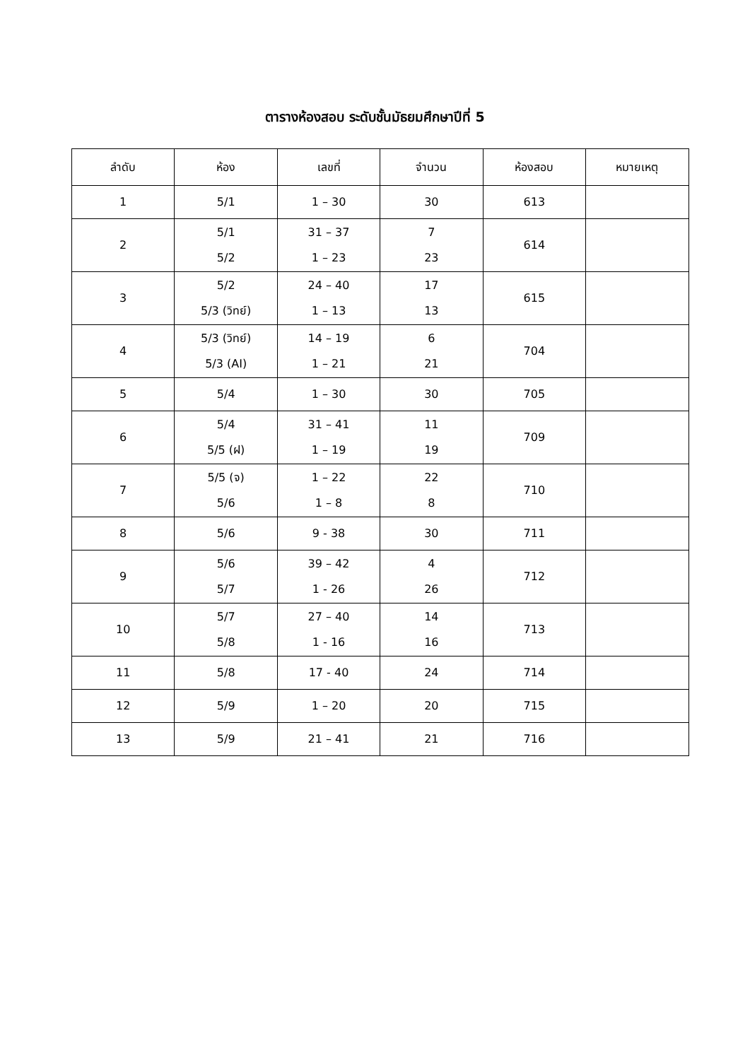ตารางห้องสอบ ระดับชั้นมัธยมศึกษาปีที่ 5
| ลำดับ | ห้อง | เลขที่ | จำนวน | ห้องสอบ | หมายเหตุ |
| --- | --- | --- | --- | --- | --- |
| 1 | 5/1 | 1 – 30 | 30 | 613 | |
| 2 | 5/1 5/2 | 31 – 37 1 – 23 | 7 23 | 614 | |
| 3 | 5/2 5/3 (วิทย์) | 24 – 40 1 – 13 | 17 13 | 615 | |
| 4 | 5/3 (วิทย์) 5/3 (AI) | 14 – 19 1 – 21 | 6 21 | 704 | |
| 5 | 5/4 | 1 – 30 | 30 | 705 | |
| 6 | 5/4 5/5 (ฝ) | 31 – 41 1 – 19 | 11 19 | 709 | |
| 7 | 5/5 (จ) 5/6 | 1 – 22 1 – 8 | 22 8 | 710 | |
| 8 | 5/6 | 9 - 38 | 30 | 711 | |
| 9 | 5/6 5/7 | 39 – 42 1 - 26 | 4 26 | 712 | |
| 10 | 5/7 5/8 | 27 – 40 1 - 16 | 14 16 | 713 | |
| 11 | 5/8 | 17 - 40 | 24 | 714 | |
| 12 | 5/9 | 1 – 20 | 20 | 715 | |
| 13 | 5/9 | 21 – 41 | 21 | 716 | |